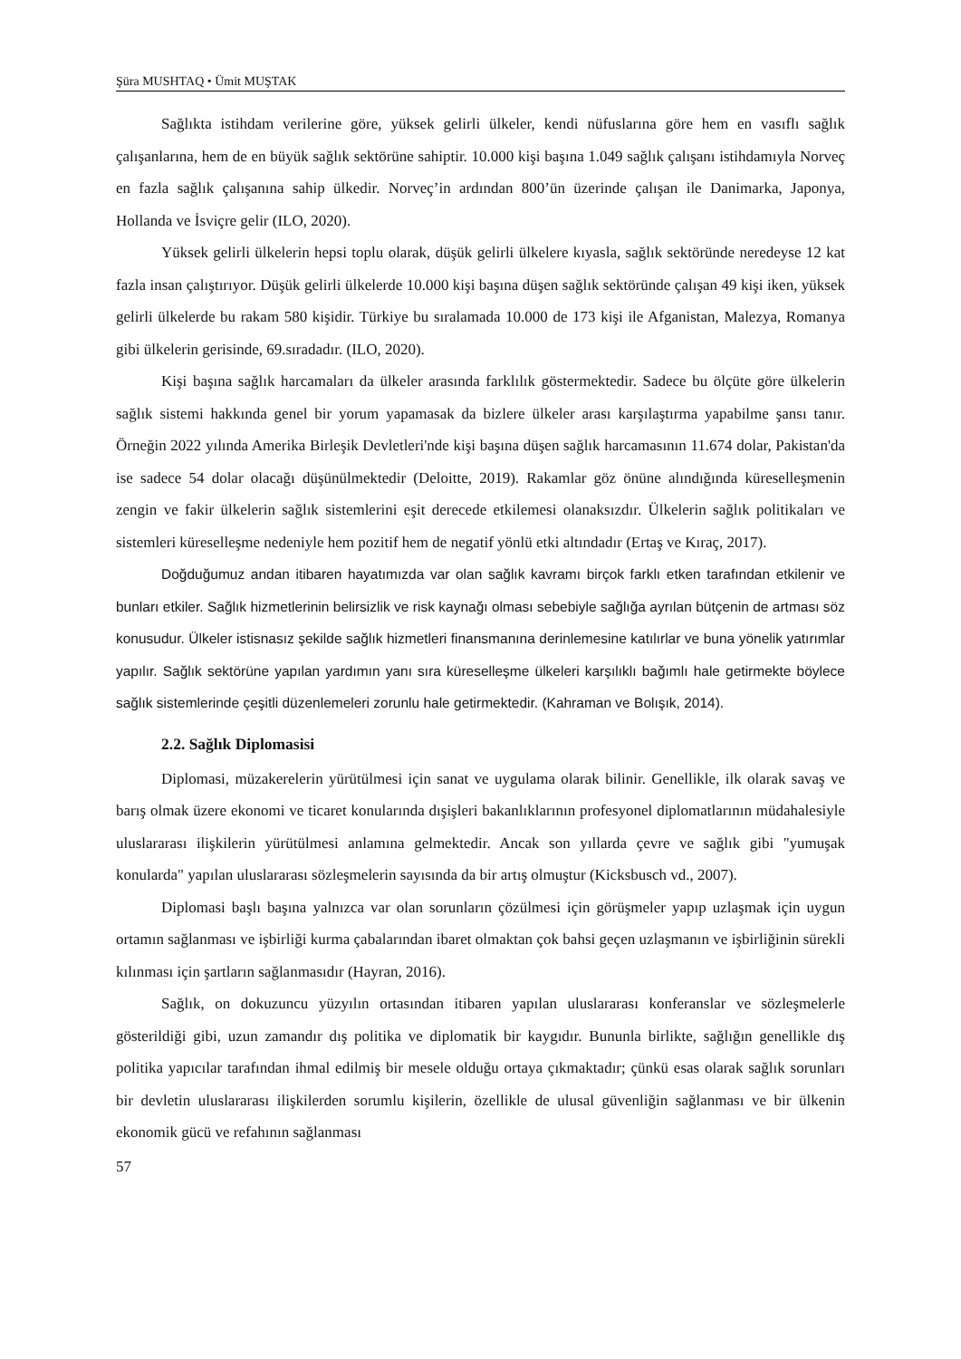Şüra MUSHTAQ • Ümit MUŞTAK
Sağlıkta istihdam verilerine göre, yüksek gelirli ülkeler, kendi nüfuslarına göre hem en vasıflı sağlık çalışanlarına, hem de en büyük sağlık sektörüne sahiptir. 10.000 kişi başına 1.049 sağlık çalışanı istihdamıyla Norveç en fazla sağlık çalışanına sahip ülkedir. Norveç’in ardından 800’ün üzerinde çalışan ile Danimarka, Japonya, Hollanda ve İsviçre gelir (ILO, 2020).
Yüksek gelirli ülkelerin hepsi toplu olarak, düşük gelirli ülkelere kıyasla, sağlık sektöründe neredeyse 12 kat fazla insan çalıştırıyor. Düşük gelirli ülkelerde 10.000 kişi başına düşen sağlık sektöründe çalışan 49 kişi iken, yüksek gelirli ülkelerde bu rakam 580 kişidir. Türkiye bu sıralamada 10.000 de 173 kişi ile Afganistan, Malezya, Romanya gibi ülkelerin gerisinde, 69.sıradadır. (ILO, 2020).
Kişi başına sağlık harcamaları da ülkeler arasında farklılık göstermektedir. Sadece bu ölçüte göre ülkelerin sağlık sistemi hakkında genel bir yorum yapamasak da bizlere ülkeler arası karşılaştırma yapabilme şansı tanır. Örneğin 2022 yılında Amerika Birleşik Devletleri'nde kişi başına düşen sağlık harcamasının 11.674 dolar, Pakistan'da ise sadece 54 dolar olacağı düşünülmektedir (Deloitte, 2019). Rakamlar göz önüne alındığında küreselleşmenin zengin ve fakir ülkelerin sağlık sistemlerini eşit derecede etkilemesi olanaksızdır. Ülkelerin sağlık politikaları ve sistemleri küreselleşme nedeniyle hem pozitif hem de negatif yönlü etki altındadır (Ertaş ve Kıraç, 2017).
Doğduğumuz andan itibaren hayatımızda var olan sağlık kavramı birçok farklı etken tarafından etkilenir ve bunları etkiler. Sağlık hizmetlerinin belirsizlik ve risk kaynağı olması sebebiyle sağlığa ayrılan bütçenin de artması söz konusudur. Ülkeler istisnasız şekilde sağlık hizmetleri finansmanına derinlemesine katılırlar ve buna yönelik yatırımlar yapılır. Sağlık sektörüne yapılan yardımın yanı sıra küreselleşme ülkeleri karşılıklı bağımlı hale getirmekte böylece sağlık sistemlerinde çeşitli düzenlemeleri zorunlu hale getirmektedir. (Kahraman ve Bolışık, 2014).
2.2. Sağlık Diplomasisi
Diplomasi, müzakerelerin yürütülmesi için sanat ve uygulama olarak bilinir. Genellikle, ilk olarak savaş ve barış olmak üzere ekonomi ve ticaret konularında dışişleri bakanlıklarının profesyonel diplomatlarının müdahalesiyle uluslararası ilişkilerin yürütülmesi anlamına gelmektedir. Ancak son yıllarda çevre ve sağlık gibi "yumuşak konularda" yapılan uluslararası sözleşmelerin sayısında da bir artış olmuştur (Kicksbusch vd., 2007).
Diplomasi başlı başına yalnızca var olan sorunların çözülmesi için görüşmeler yapıp uzlaşmak için uygun ortamın sağlanması ve işbirliği kurma çabalarından ibaret olmaktan çok bahsi geçen uzlaşmanın ve işbirliğinin sürekli kılınması için şartların sağlanmasıdır (Hayran, 2016).
Sağlık, on dokuzuncu yüzyılın ortasından itibaren yapılan uluslararası konferanslar ve sözleşmelerle gösterildiği gibi, uzun zamandır dış politika ve diplomatik bir kaygıdır. Bununla birlikte, sağlığın genellikle dış politika yapıcılar tarafından ihmal edilmiş bir mesele olduğu ortaya çıkmaktadır; çünkü esas olarak sağlık sorunları bir devletin uluslararası ilişkilerden sorumlu kişilerin, özellikle de ulusal güvenliğin sağlanması ve bir ülkenin ekonomik gücü ve refahının sağlanması
57